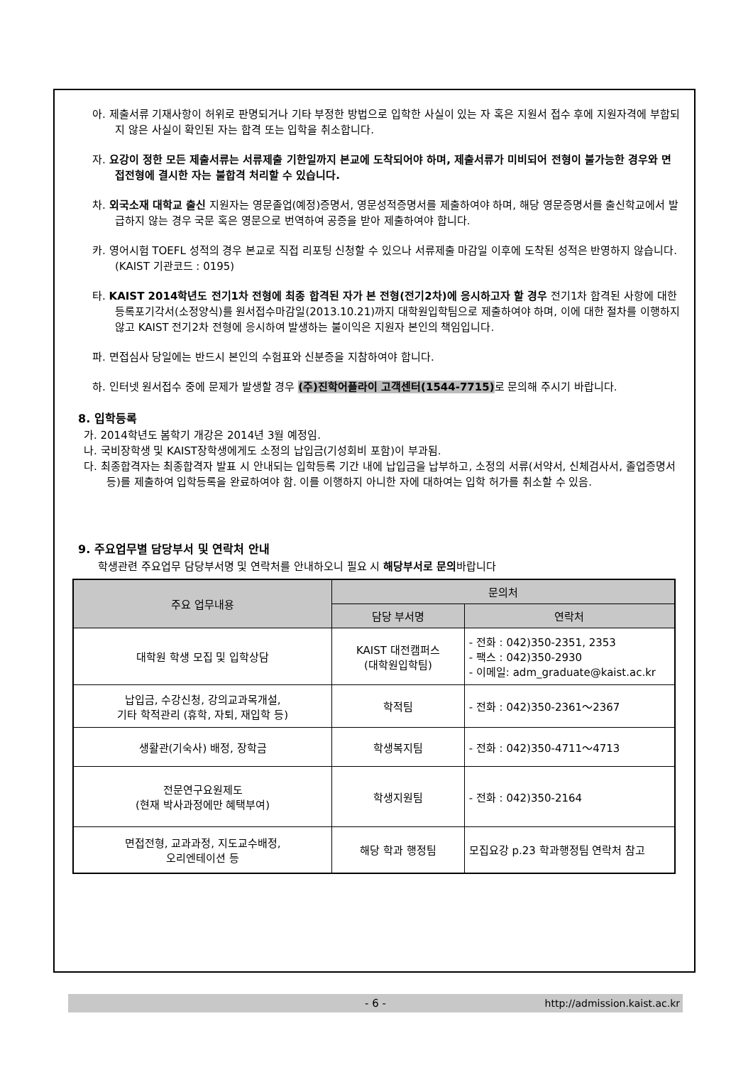아. 제출서류 기재사항이 허위로 판명되거나 기타 부정한 방법으로 입학한 사실이 있는 자 혹은 지원서 접수 후에 지원자격에 부합되지 않은 사실이 확인된 자는 합격 또는 입학을 취소합니다.
자. 요강이 정한 모든 제출서류는 서류제출 기한일까지 본교에 도착되어야 하며, 제출서류가 미비되어 전형이 불가능한 경우와 면접전형에 결시한 자는 불합격 처리할 수 있습니다.
차. 외국소재 대학교 출신 지원자는 영문졸업(예정)증명서, 영문성적증명서를 제출하여야 하며, 해당 영문증명서를 출신학교에서 발급하지 않는 경우 국문 혹은 영문으로 번역하여 공증을 받아 제출하여야 합니다.
카. 영어시험 TOEFL 성적의 경우 본교로 직접 리포팅 신청할 수 있으나 서류제출 마감일 이후에 도착된 성적은 반영하지 않습니다. (KAIST 기관코드 : 0195)
타. KAIST 2014학년도 전기1차 전형에 최종 합격된 자가 본 전형(전기2차)에 응시하고자 할 경우 전기1차 합격된 사항에 대한 등록포기각서(소정양식)를 원서접수마감일(2013.10.21)까지 대학원입학팀으로 제출하여야 하며, 이에 대한 절차를 이행하지 않고 KAIST 전기2차 전형에 응시하여 발생하는 불이익은 지원자 본인의 책임입니다.
파. 면접심사 당일에는 반드시 본인의 수험표와 신분증을 지참하여야 합니다.
하. 인터넷 원서접수 중에 문제가 발생할 경우 (주)진학어플라이 고객센터(1544-7715) 로 문의해 주시기 바랍니다.
8. 입학등록
가. 2014학년도 봄학기 개강은 2014년 3월 예정임.
나. 국비장학생 및 KAIST장학생에게도 소정의 납입금(기성회비 포함)이 부과됨.
다. 최종합격자는 최종합격자 발표 시 안내되는 입학등록 기간 내에 납입금을 납부하고, 소정의 서류(서약서, 신체검사서, 졸업증명서 등)를 제출하여 입학등록을 완료하여야 함. 이를 이행하지 아니한 자에 대하여는 입학 허가를 취소할 수 있음.
9. 주요업무별 담당부서 및 연락처 안내
학생관련 주요업무 담당부서명 및 연락처를 안내하오니 필요 시 해당부서로 문의바랍니다
| 주요 업무내용 | 문의처 | |
| --- | --- | --- |
| | 담당 부서명 | 연락처 |
| 대학원 학생 모집 및 입학상담 | KAIST 대전캠퍼스 (대학원입학팀) | - 전화 : 042)350-2351, 2353 - 팩스 : 042)350-2930 - 이메일: adm_graduate@kaist.ac.kr |
| 납입금, 수강신청, 강의교과목개설, 기타 학적관리 (휴학, 자퇴, 재입학 등) | 학적팀 | - 전화 : 042)350-2361～2367 |
| 생활관(기숙사) 배정, 장학금 | 학생복지팀 | - 전화 : 042)350-4711～4713 |
| 전문연구요원제도 (현재 박사과정에만 혜택부여) | 학생지원팀 | - 전화 : 042)350-2164 |
| 면접전형, 교과과정, 지도교수배정, 오리엔테이션 등 | 해당 학과 행정팀 | 모집요강 p.23 학과행정팀 연락처 참고 |
- 6 - http://admission.kaist.ac.kr